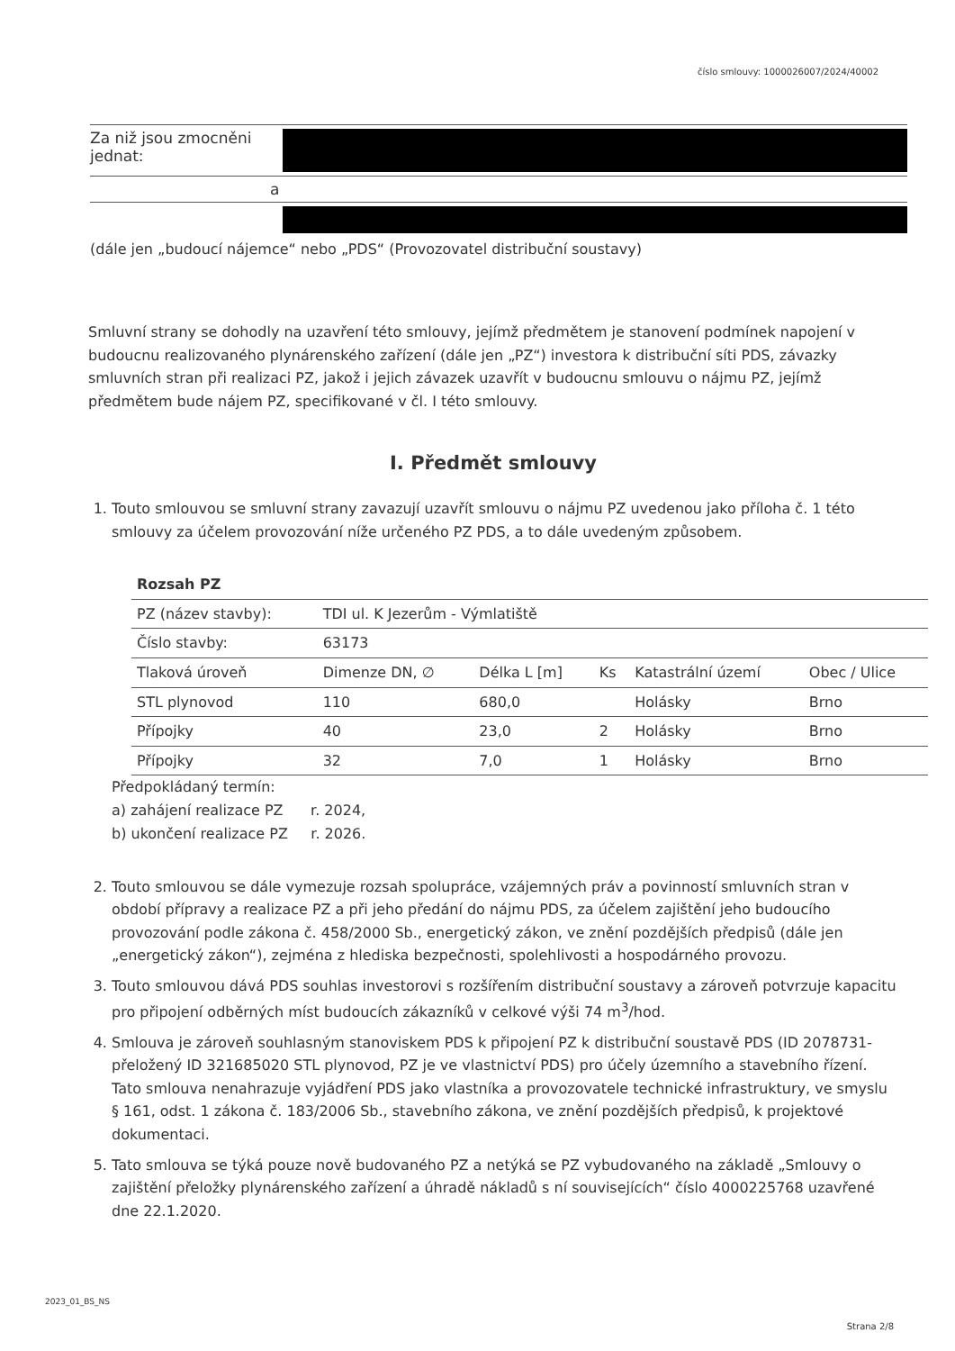číslo smlouvy: 1000026007/2024/40002
Za niž jsou zmocněni jednat:
a
(dále jen „budoucí nájemce“ nebo „PDS“ (Provozovatel distribuční soustavy)
Smluvní strany se dohodly na uzavření této smlouvy, jejímž předmětem je stanovení podmínek napojení v budoucnu realizovaného plynárenského zařízení (dále jen „PZ“) investora k distribuční síti PDS, závazky smluvních stran při realizaci PZ, jakož i jejich závazek uzavřít v budoucnu smlouvu o nájmu PZ, jejímž předmětem bude nájem PZ, specifikované v čl. I této smlouvy.
I. Předmět smlouvy
1. Touto smlouvou se smluvní strany zavazují uzavřít smlouvu o nájmu PZ uvedenou jako příloha č. 1 této smlouvy za účelem provozování níže určeného PZ PDS, a to dále uvedeným způsobem.
| Rozsah PZ | | | | | |
| --- | --- | --- | --- | --- | --- |
| PZ (název stavby): | TDI ul. K Jezerům - Výmlatiště | | | | |
| Číslo stavby: | 63173 | | | | |
| Tlaková úroveň | Dimenze DN, ∅ | Délka L [m] | Ks | Katastrální území | Obec / Ulice |
| STL plynovod | 110 | 680,0 | | Holásky | Brno |
| Přípojky | 40 | 23,0 | 2 | Holásky | Brno |
| Přípojky | 32 | 7,0 | 1 | Holásky | Brno |
Předpokládaný termín:
a) zahájení realizace PZ r. 2024,
b) ukončení realizace PZ r. 2026.
2. Touto smlouvou se dále vymezuje rozsah spolupráce, vzájemných práv a povinností smluvních stran v období přípravy a realizace PZ a při jeho předání do nájmu PDS, za účelem zajištění jeho budoucího provozování podle zákona č. 458/2000 Sb., energetický zákon, ve znění pozdějších předpisů (dále jen „energetický zákon“), zejména z hlediska bezpečnosti, spolehlivosti a hospodárného provozu.
3. Touto smlouvou dává PDS souhlas investorovi s rozšířením distribuční soustavy a zároveň potvrzuje kapacitu pro připojení odběrných míst budoucích zákazníků v celkové výši 74 m<sup>3</sup>/hod.
4. Smlouva je zároveň souhlasným stanoviskem PDS k připojení PZ k distribuční soustavě PDS (ID 2078731-přeložený ID 321685020 STL plynovod, PZ je ve vlastnictví PDS) pro účely územního a stavebního řízení. Tato smlouva nenahrazuje vyjádření PDS jako vlastníka a provozovatele technické infrastruktury, ve smyslu § 161, odst. 1 zákona č. 183/2006 Sb., stavebního zákona, ve znění pozdějších předpisů, k projektové dokumentaci.
5. Tato smlouva se týká pouze nově budovaného PZ a netýká se PZ vybudovaného na základě „Smlouvy o zajištění přeložky plynárenského zařízení a úhradě nákladů s ní souvisejících“ číslo 4000225768 uzavřené dne 22.1.2020.
2023_01_BS_NS
Strana 2/8